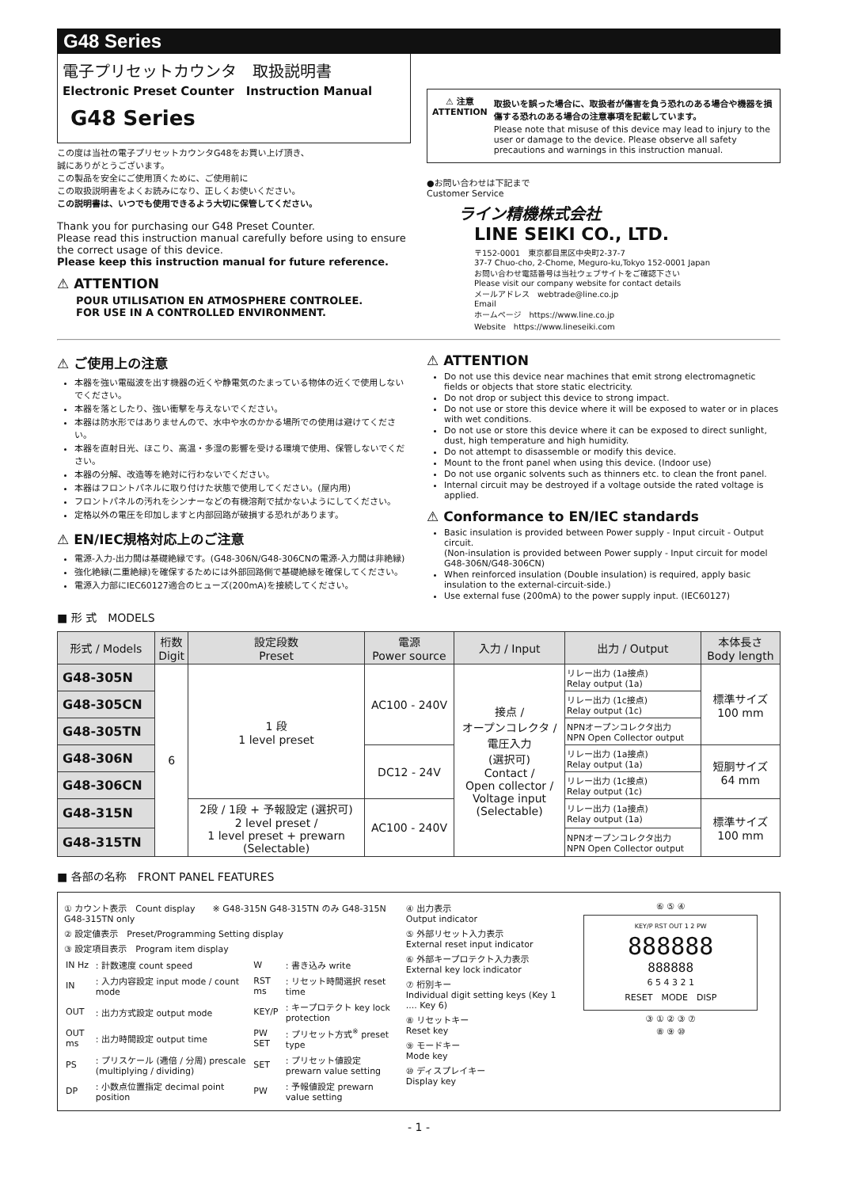G48 Series
電子プリセットカウンタ　取扱説明書
Electronic Preset Counter　Instruction Manual
G48 Series
この度は当社の電子プリセットカウンタG48をお買い上げ頂き、
誠にありがとうございます。
この製品を安全にご使用頂くために、ご使用前に
この取扱説明書をよくお読みになり、正しくお使いください。
この説明書は、いつでも使用できるよう大切に保管してください。
Thank you for purchasing our G48 Preset Counter.
Please read this instruction manual carefully before using to ensure the correct usage of this device.
Please keep this instruction manual for future reference.
⚠ ATTENTION
POUR UTILISATION EN ATMOSPHERE CONTROLEE.
FOR USE IN A CONTROLLED ENVIRONMENT.
⚠ 注意
ATTENTION
取扱いを誤った場合に、取扱者が傷害を負う恐れのある場合や機器を損傷する恐れのある場合の注意事項を記載しています。
Please note that misuse of this device may lead to injury to the user or damage to the device. Please observe all safety precautions and warnings in this instruction manual.
●お問い合わせは下記まで
Customer Service
ライン精機株式会社
LINE SEIKI CO., LTD.
〒152-0001　東京都目黒区中央町2-37-7
37-7 Chuo-cho, 2-Chome, Meguro-ku,Tokyo 152-0001 Japan
お問い合わせ電話番号は当社ウェブサイトをご確認下さい
Please visit our company website for contact details
メールアドレス　webtrade@line.co.jp
Email
ホームページ　https://www.line.co.jp
Website　https://www.lineseiki.com
⚠ ご使用上の注意
本器を強い電磁波を出す機器の近くや静電気のたまっている物体の近くで使用しないでください。
本器を落としたり、強い衝撃を与えないでください。
本器は防水形ではありませんので、水中や水のかかる場所での使用は避けてください。
本器を直射日光、ほこり、高温・多湿の影響を受ける環境で使用、保管しないでください。
本器の分解、改造等を絶対に行わないでください。
本器はフロントパネルに取り付けた状態で使用してください。(屋内用)
フロントパネルの汚れをシンナーなどの有機溶剤で拭かないようにしてください。
定格以外の電圧を印加しますと内部回路が破損する恐れがあります。
⚠ EN/IEC規格対応上のご注意
電源-入力-出力間は基礎絶縁です。(G48-306N/G48-306CNの電源-入力間は非絶縁)
強化絶縁(二重絶縁)を確保するためには外部回路側で基礎絶縁を確保してください。
電源入力部にIEC60127適合のヒューズ(200mA)を接続してください。
⚠ ATTENTION
Do not use this device near machines that emit strong electromagnetic fields or objects that store static electricity.
Do not drop or subject this device to strong impact.
Do not use or store this device where it will be exposed to water or in places with wet conditions.
Do not use or store this device where it can be exposed to direct sunlight, dust, high temperature and high humidity.
Do not attempt to disassemble or modify this device.
Mount to the front panel when using this device. (Indoor use)
Do not use organic solvents such as thinners etc. to clean the front panel.
Internal circuit may be destroyed if a voltage outside the rated voltage is applied.
⚠ Conformance to EN/IEC standards
Basic insulation is provided between Power supply - Input circuit - Output circuit.
(Non-insulation is provided between Power supply - Input circuit for model G48-306N/G48-306CN)
When reinforced insulation (Double insulation) is required, apply basic insulation to the external-circuit-side.)
Use external fuse (200mA) to the power supply input. (IEC60127)
■ 形 式　MODELS
| 形式 / Models | 桁数 Digit | 設定段数 Preset | 電源 Power source | 入力 / Input | 出力 / Output | 本体長さ Body length |
| --- | --- | --- | --- | --- | --- | --- |
| G48-305N | 6 | 1 段 1 level preset | AC100 - 240V | 接点 / オープンコレクタ / 電圧入力 (選択可) Contact / Open collector / Voltage input (Selectable) | リレー出力 (1a接点) Relay output (1a) | 標準サイズ 100 mm |
| G48-305CN | | | | | リレー出力 (1c接点) Relay output (1c) | |
| G48-305TN | | | | | NPNオープンコレクタ出力 NPN Open Collector output | |
| G48-306N | | | DC12 - 24V | | リレー出力 (1a接点) Relay output (1a) | 短胴サイズ 64 mm |
| G48-306CN | | | | | リレー出力 (1c接点) Relay output (1c) | |
| G48-315N | | 2段 / 1段 + 予報設定 (選択可) 2 level preset / 1 level preset + prewarn (Selectable) | AC100 - 240V | | リレー出力 (1a接点) Relay output (1a) | 標準サイズ 100 mm |
| G48-315TN | | | | | NPNオープンコレクタ出力 NPN Open Collector output | |
■ 各部の名称　FRONT PANEL FEATURES
① カウント表示　Count display　　※ G48-315N G48-315TN のみ G48-315N G48-315TN only
② 設定値表示　Preset/Programming Setting display
③ 設定項目表示　Program item display
| IN Hz | : 計数速度 count speed | W | : 書き込み write |
| IN | : 入力内容設定 input mode / count mode | RST ms | : リセット時間選択 reset time |
| OUT | : 出力方式設定 output mode | KEY/P | : キープロテクト key lock protection |
| OUT ms | : 出力時間設定 output time | PW SET | : プリセット方式<sup>※</sup> preset type |
| PS | : プリスケール (逓倍 / 分周) prescale (multiplying / dividing) | SET | : プリセット値設定 prewarn value setting |
| DP | : 小数点位置指定 decimal point position | PW | : 予報値設定 prewarn value setting |
④ 出力表示
Output indicator
⑤ 外部リセット入力表示
External reset input indicator
⑥ 外部キープロテクト入力表示
External key lock indicator
⑦ 桁別キー
Individual digit setting keys (Key 1 .... Key 6)
⑧ リセットキー
Reset key
⑨ モードキー
Mode key
⑩ ディスプレイキー
Display key
⑥ ⑤ ④
KEY/P RST OUT 1 2 PW
888888
888888
6 5 4 3 2 1
RESET　MODE　DISP
③ ① ② ③ ⑦
⑧ ⑨ ⑩
- 1 -